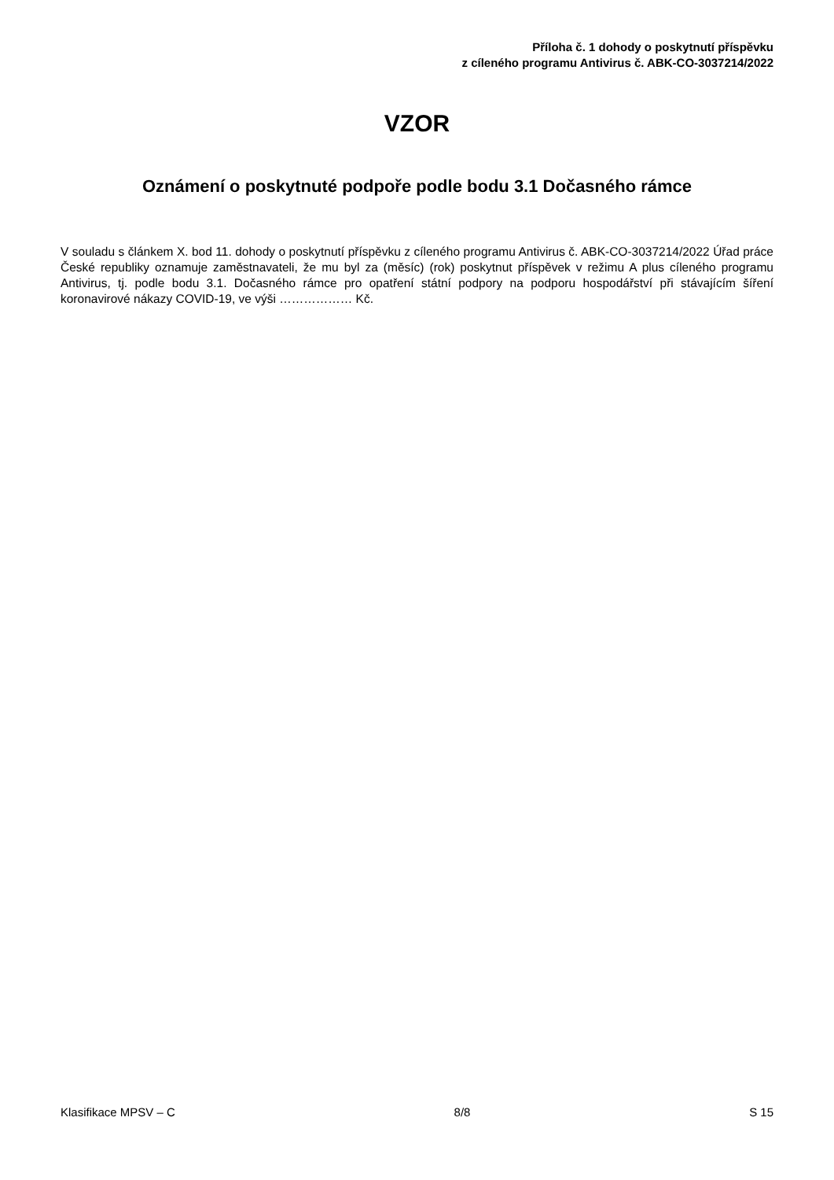Příloha č. 1 dohody o poskytnutí příspěvku
z cíleného programu Antivirus č. ABK-CO-3037214/2022
VZOR
Oznámení o poskytnuté podpoře podle bodu 3.1 Dočasného rámce
V souladu s článkem X. bod 11. dohody o poskytnutí příspěvku z cíleného programu Antivirus č. ABK-CO-3037214/2022 Úřad práce České republiky oznamuje zaměstnavateli, že mu byl za (měsíc) (rok) poskytnut příspěvek v režimu A plus cíleného programu Antivirus, tj. podle bodu 3.1. Dočasného rámce pro opatření státní podpory na podporu hospodářství při stávajícím šíření koronavirové nákazy COVID-19, ve výši ……………… Kč.
Klasifikace MPSV – C 8/8 S 15